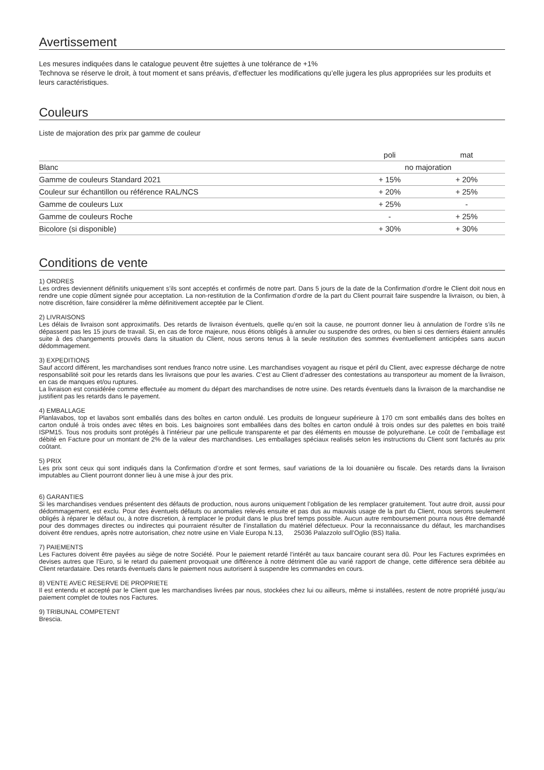Avertissement
Les mesures indiquées dans le catalogue peuvent être sujettes à une tolérance de +1%
Technova se réserve le droit, à tout moment et sans préavis, d’effectuer les modifications qu’elle jugera les plus appropriées sur les produits et leurs caractéristiques.
Couleurs
Liste de majoration des prix par gamme de couleur
| | poli | mat |
| --- | --- | --- |
| Blanc | no majoration | |
| Gamme de couleurs Standard 2021 | + 15% | + 20% |
| Couleur sur échantillon ou référence RAL/NCS | + 20% | + 25% |
| Gamme de couleurs Lux | + 25% | - |
| Gamme de couleurs Roche | - | + 25% |
| Bicolore (si disponible) | + 30% | + 30% |
Conditions de vente
1) ORDRES
Les ordres deviennent définitifs uniquement s’ils sont acceptés et confirmés de notre part. Dans 5 jours de la date de la Confirmation d’ordre le Client doit nous en rendre une copie dûment signée pour acceptation. La non-restitution de la Confirmation d’ordre de la part du Client pourrait faire suspendre la livraison, ou bien, à notre discrétion, faire considérer la même définitivement acceptée par le Client.
2) LIVRAISONS
Les délais de livraison sont approximatifs. Des retards de livraison éventuels, quelle qu’en soit la cause, ne pourront donner lieu à annulation de l’ordre s’ils ne dépassent pas les 15 jours de travail. Si, en cas de force majeure, nous étions obligés à annuler ou suspendre des ordres, ou bien si ces derniers étaient annulés suite à des changements prouvés dans la situation du Client, nous serons tenus à la seule restitution des sommes éventuellement anticipées sans aucun dédommagement.
3) EXPEDITIONS
Sauf accord différent, les marchandises sont rendues franco notre usine. Les marchandises voyagent au risque et péril du Client, avec expresse décharge de notre responsabilité soit pour les retards dans les livraisons que pour les avaries. C’est au Client d’adresser des contestations au transporteur au moment de la livraison, en cas de manques et/ou ruptures.
La livraison est considérée comme effectuée au moment du départ des marchandises de notre usine. Des retards éventuels dans la livraison de la marchandise ne justifient pas les retards dans le payement.
4) EMBALLAGE
Planlavabos, top et lavabos sont emballés dans des boîtes en carton ondulé. Les produits de longueur supérieure à 170 cm sont emballés dans des boîtes en carton ondulé à trois ondes avec têtes en bois. Les baignoires sont emballées dans des boîtes en carton ondulé à trois ondes sur des palettes en bois traité ISPM15. Tous nos produits sont protégés à l’intérieur par une pellicule transparente et par des éléments en mousse de polyurethane. Le coût de l’emballage est débité en Facture pour un montant de 2% de la valeur des marchandises. Les emballages spéciaux realisés selon les instructions du Client sont facturés au prix coûtant.
5) PRIX
Les prix sont ceux qui sont indiqués dans la Confirmation d’ordre et sont fermes, sauf variations de la loi douanière ou fiscale. Des retards dans la livraison imputables au Client pourront donner lieu à une mise à jour des prix.
6) GARANTIES
Si les marchandises vendues présentent des défauts de production, nous aurons uniquement l’obligation de les remplacer gratuitement. Tout autre droit, aussi pour dédommagement, est exclu. Pour des éventuels défauts ou anomalies relevés ensuite et pas dus au mauvais usage de la part du Client, nous serons seulement obligés à réparer le défaut ou, à notre discretion, à remplacer le produit dans le plus bref temps possible. Aucun autre remboursement pourra nous être demandé pour des dommages directes ou indirectes qui pourraient résulter de l’installation du matériel défectueux. Pour la reconnaissance du défaut, les marchandises doivent être rendues, après notre autorisation, chez notre usine en Viale Europa N.13, 25036 Palazzolo sull’Oglio (BS) Italia.
7) PAIEMENTS
Les Factures doivent être payées au siège de notre Société. Pour le paiement retardé l’intérêt au taux bancaire courant sera dû. Pour les Factures exprimées en devises autres que l’Euro, si le retard du paiement provoquait une différence à notre détriment dûe au varié rapport de change, cette différence sera débitée au Client retardataire. Des retards éventuels dans le paiement nous autorisent à suspendre les commandes en cours.
8) VENTE AVEC RESERVE DE PROPRIETE
Il est entendu et accepté par le Client que les marchandises livrées par nous, stockées chez lui ou ailleurs, même si installées, restent de notre propriété jusqu’au paiement complet de toutes nos Factures.
9) TRIBUNAL COMPETENT
Brescia.